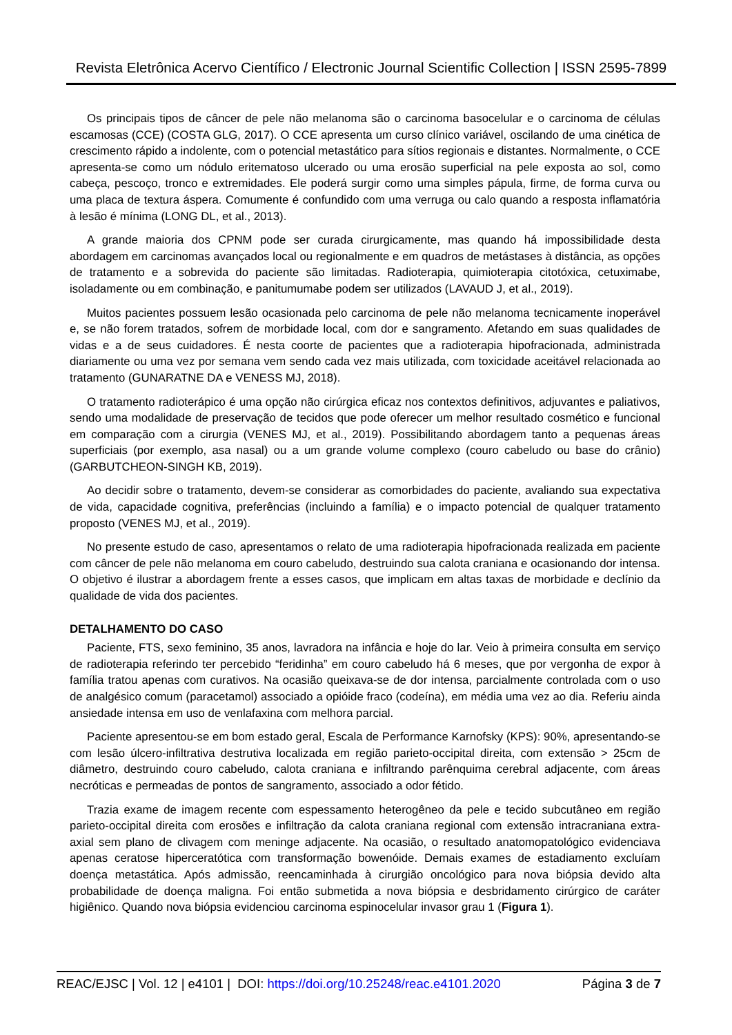Revista Eletrônica Acervo Científico / Electronic Journal Scientific Collection | ISSN 2595-7899
Os principais tipos de câncer de pele não melanoma são o carcinoma basocelular e o carcinoma de células escamosas (CCE) (COSTA GLG, 2017). O CCE apresenta um curso clínico variável, oscilando de uma cinética de crescimento rápido a indolente, com o potencial metastático para sítios regionais e distantes. Normalmente, o CCE apresenta-se como um nódulo eritematoso ulcerado ou uma erosão superficial na pele exposta ao sol, como cabeça, pescoço, tronco e extremidades. Ele poderá surgir como uma simples pápula, firme, de forma curva ou uma placa de textura áspera. Comumente é confundido com uma verruga ou calo quando a resposta inflamatória à lesão é mínima (LONG DL, et al., 2013).
A grande maioria dos CPNM pode ser curada cirurgicamente, mas quando há impossibilidade desta abordagem em carcinomas avançados local ou regionalmente e em quadros de metástases à distância, as opções de tratamento e a sobrevida do paciente são limitadas. Radioterapia, quimioterapia citotóxica, cetuximabe, isoladamente ou em combinação, e panitumumabe podem ser utilizados (LAVAUD J, et al., 2019).
Muitos pacientes possuem lesão ocasionada pelo carcinoma de pele não melanoma tecnicamente inoperável e, se não forem tratados, sofrem de morbidade local, com dor e sangramento. Afetando em suas qualidades de vidas e a de seus cuidadores. É nesta coorte de pacientes que a radioterapia hipofracionada, administrada diariamente ou uma vez por semana vem sendo cada vez mais utilizada, com toxicidade aceitável relacionada ao tratamento (GUNARATNE DA e VENESS MJ, 2018).
O tratamento radioterápico é uma opção não cirúrgica eficaz nos contextos definitivos, adjuvantes e paliativos, sendo uma modalidade de preservação de tecidos que pode oferecer um melhor resultado cosmético e funcional em comparação com a cirurgia (VENES MJ, et al., 2019). Possibilitando abordagem tanto a pequenas áreas superficiais (por exemplo, asa nasal) ou a um grande volume complexo (couro cabeludo ou base do crânio) (GARBUTCHEON-SINGH KB, 2019).
Ao decidir sobre o tratamento, devem-se considerar as comorbidades do paciente, avaliando sua expectativa de vida, capacidade cognitiva, preferências (incluindo a família) e o impacto potencial de qualquer tratamento proposto (VENES MJ, et al., 2019).
No presente estudo de caso, apresentamos o relato de uma radioterapia hipofracionada realizada em paciente com câncer de pele não melanoma em couro cabeludo, destruindo sua calota craniana e ocasionando dor intensa. O objetivo é ilustrar a abordagem frente a esses casos, que implicam em altas taxas de morbidade e declínio da qualidade de vida dos pacientes.
DETALHAMENTO DO CASO
Paciente, FTS, sexo feminino, 35 anos, lavradora na infância e hoje do lar. Veio à primeira consulta em serviço de radioterapia referindo ter percebido “feridinha” em couro cabeludo há 6 meses, que por vergonha de expor à família tratou apenas com curativos. Na ocasião queixava-se de dor intensa, parcialmente controlada com o uso de analgésico comum (paracetamol) associado a opióide fraco (codeína), em média uma vez ao dia. Referiu ainda ansiedade intensa em uso de venlafaxina com melhora parcial.
Paciente apresentou-se em bom estado geral, Escala de Performance Karnofsky (KPS): 90%, apresentando-se com lesão úlcero-infiltrativa destrutiva localizada em região parieto-occipital direita, com extensão > 25cm de diâmetro, destruindo couro cabeludo, calota craniana e infiltrando parênquima cerebral adjacente, com áreas necróticas e permeadas de pontos de sangramento, associado a odor fétido.
Trazia exame de imagem recente com espessamento heterogêneo da pele e tecido subcutâneo em região parieto-occipital direita com erosões e infiltração da calota craniana regional com extensão intracraniana extra-axial sem plano de clivagem com meninge adjacente. Na ocasião, o resultado anatomopatológico evidenciava apenas ceratose hiperceratótica com transformação bowenóide. Demais exames de estadiamento excluíam doença metastática. Após admissão, reencaminhada à cirurgião oncológico para nova biópsia devido alta probabilidade de doença maligna. Foi então submetida a nova biópsia e desbridamento cirúrgico de caráter higiênico. Quando nova biópsia evidenciou carcinoma espinocelular invasor grau 1 (Figura 1).
REAC/EJSC | Vol. 12 | e4101 | DOI: https://doi.org/10.25248/reac.e4101.2020 Página 3 de 7